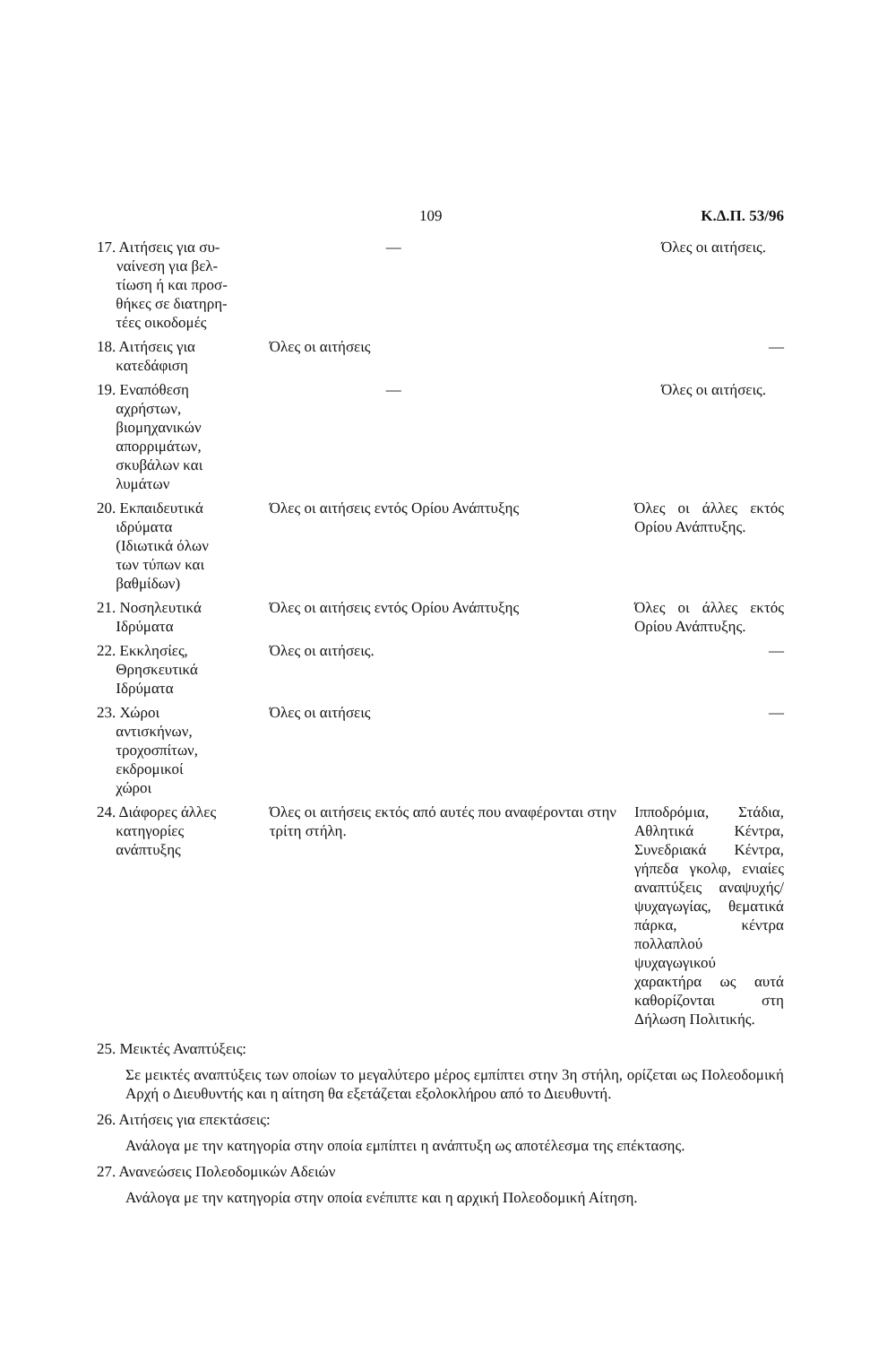109 Κ.Δ.Π. 53/96
| 17. Αιτήσεις για συ- ναίνεση για βελ- τίωση ή και προσ- θήκες σε διατηρη- τέες οικοδομές | — | Όλες οι αιτήσεις. |
| 18. Αιτήσεις για κατεδάφιση | Όλες οι αιτήσεις | — |
| 19. Εναπόθεση αχρήστων, βιομηχανικών απορριμάτων, σκυβάλων και λυμάτων | — | Όλες οι αιτήσεις. |
| 20. Εκπαιδευτικά ιδρύματα (Ιδιωτικά όλων των τύπων και βαθμίδων) | Όλες οι αιτήσεις εντός Ορίου Ανάπτυξης | Όλες οι άλλες εκτός Ορίου Ανάπτυξης. |
| 21. Νοσηλευτικά Ιδρύματα | Όλες οι αιτήσεις εντός Ορίου Ανάπτυξης | Όλες οι άλλες εκτός Ορίου Ανάπτυξης. |
| 22. Εκκλησίες, Θρησκευτικά Ιδρύματα | Όλες οι αιτήσεις. | — |
| 23. Χώροι αντισκήνων, τροχοσπίτων, εκδρομικοί χώροι | Όλες οι αιτήσεις | — |
| 24. Διάφορες άλλες κατηγορίες ανάπτυξης | Όλες οι αιτήσεις εκτός από αυτές που αναφέρονται στην τρίτη στήλη. | Ιπποδρόμια, Στάδια, Αθλητικά Κέντρα, Συνεδριακά Κέντρα, γήπεδα γκολφ, ενιαίες αναπτύξεις αναψυχής/ψυχαγωγίας, θεματικά πάρκα, κέντρα πολλαπλού ψυχαγωγικού χαρακτήρα ως αυτά καθορίζονται στη Δήλωση Πολιτικής. |
25. Μεικτές Αναπτύξεις:
Σε μεικτές αναπτύξεις των οποίων το μεγαλύτερο μέρος εμπίπτει στην 3η στήλη, ορίζεται ως Πολεοδομική Αρχή ο Διευθυντής και η αίτηση θα εξετάζεται εξολοκλήρου από το Διευθυντή.
26. Αιτήσεις για επεκτάσεις:
Ανάλογα με την κατηγορία στην οποία εμπίπτει η ανάπτυξη ως αποτέλεσμα της επέκτασης.
27. Ανανεώσεις Πολεοδομικών Αδειών
Ανάλογα με την κατηγορία στην οποία ενέπιπτε και η αρχική Πολεοδομική Αίτηση.